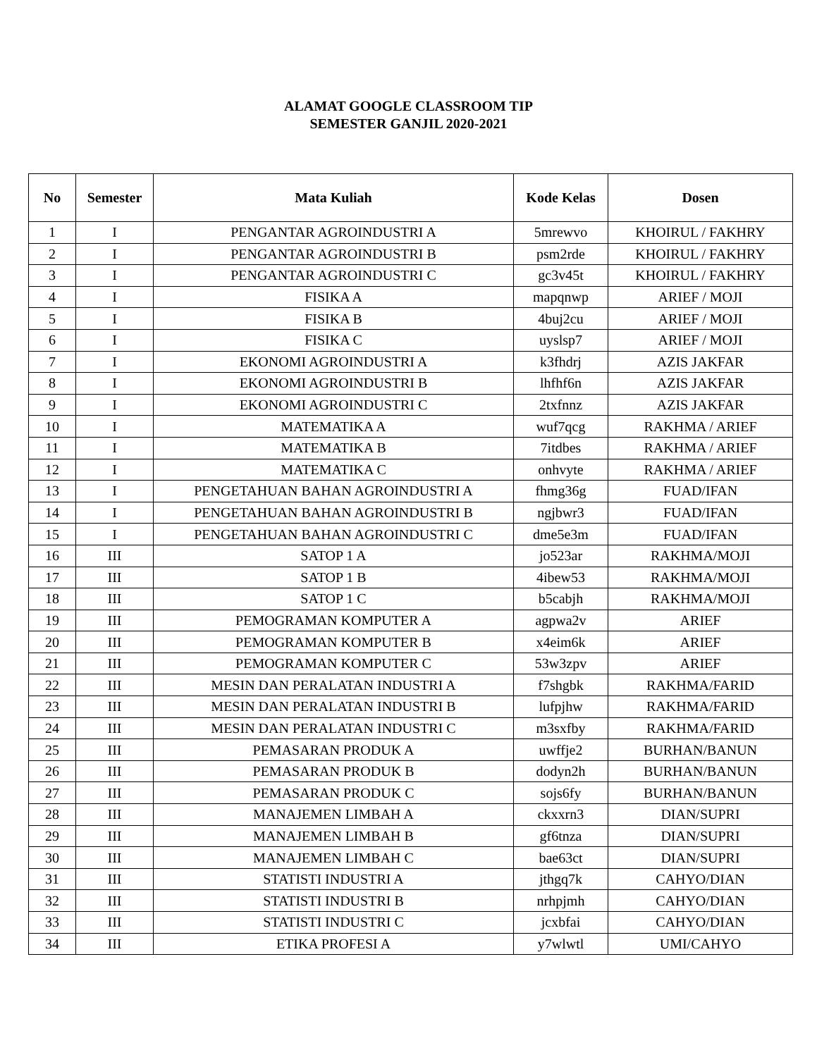ALAMAT GOOGLE CLASSROOM TIP
SEMESTER GANJIL 2020-2021
| No | Semester | Mata Kuliah | Kode Kelas | Dosen |
| --- | --- | --- | --- | --- |
| 1 | I | PENGANTAR AGROINDUSTRI A | 5mrewvo | KHOIRUL / FAKHRY |
| 2 | I | PENGANTAR AGROINDUSTRI B | psm2rde | KHOIRUL / FAKHRY |
| 3 | I | PENGANTAR AGROINDUSTRI C | gc3v45t | KHOIRUL / FAKHRY |
| 4 | I | FISIKA A | mapqnwp | ARIEF / MOJI |
| 5 | I | FISIKA B | 4buj2cu | ARIEF / MOJI |
| 6 | I | FISIKA C | uyslsp7 | ARIEF / MOJI |
| 7 | I | EKONOMI AGROINDUSTRI A | k3fhdrj | AZIS JAKFAR |
| 8 | I | EKONOMI AGROINDUSTRI B | lhfhf6n | AZIS JAKFAR |
| 9 | I | EKONOMI AGROINDUSTRI C | 2txfnnz | AZIS JAKFAR |
| 10 | I | MATEMATIKA A | wuf7qcg | RAKHMA / ARIEF |
| 11 | I | MATEMATIKA B | 7itdbes | RAKHMA / ARIEF |
| 12 | I | MATEMATIKA C | onhvyte | RAKHMA / ARIEF |
| 13 | I | PENGETAHUAN BAHAN AGROINDUSTRI A | fhmg36g | FUAD/IFAN |
| 14 | I | PENGETAHUAN BAHAN AGROINDUSTRI B | ngjbwr3 | FUAD/IFAN |
| 15 | I | PENGETAHUAN BAHAN AGROINDUSTRI C | dme5e3m | FUAD/IFAN |
| 16 | III | SATOP 1 A | jo523ar | RAKHMA/MOJI |
| 17 | III | SATOP 1 B | 4ibew53 | RAKHMA/MOJI |
| 18 | III | SATOP 1 C | b5cabjh | RAKHMA/MOJI |
| 19 | III | PEMOGRAMAN KOMPUTER A | agpwa2v | ARIEF |
| 20 | III | PEMOGRAMAN KOMPUTER B | x4eim6k | ARIEF |
| 21 | III | PEMOGRAMAN KOMPUTER C | 53w3zpv | ARIEF |
| 22 | III | MESIN DAN PERALATAN INDUSTRI A | f7shgbk | RAKHMA/FARID |
| 23 | III | MESIN DAN PERALATAN INDUSTRI B | lufpjhw | RAKHMA/FARID |
| 24 | III | MESIN DAN PERALATAN INDUSTRI C | m3sxfby | RAKHMA/FARID |
| 25 | III | PEMASARAN PRODUK A | uwffje2 | BURHAN/BANUN |
| 26 | III | PEMASARAN PRODUK B | dodyn2h | BURHAN/BANUN |
| 27 | III | PEMASARAN PRODUK C | sojs6fy | BURHAN/BANUN |
| 28 | III | MANAJEMEN LIMBAH A | ckxxrn3 | DIAN/SUPRI |
| 29 | III | MANAJEMEN LIMBAH B | gf6tnza | DIAN/SUPRI |
| 30 | III | MANAJEMEN LIMBAH C | bae63ct | DIAN/SUPRI |
| 31 | III | STATISTI INDUSTRI A | jthgq7k | CAHYO/DIAN |
| 32 | III | STATISTI INDUSTRI B | nrhpjmh | CAHYO/DIAN |
| 33 | III | STATISTI INDUSTRI C | jcxbfai | CAHYO/DIAN |
| 34 | III | ETIKA PROFESI A | y7wlwtl | UMI/CAHYO |